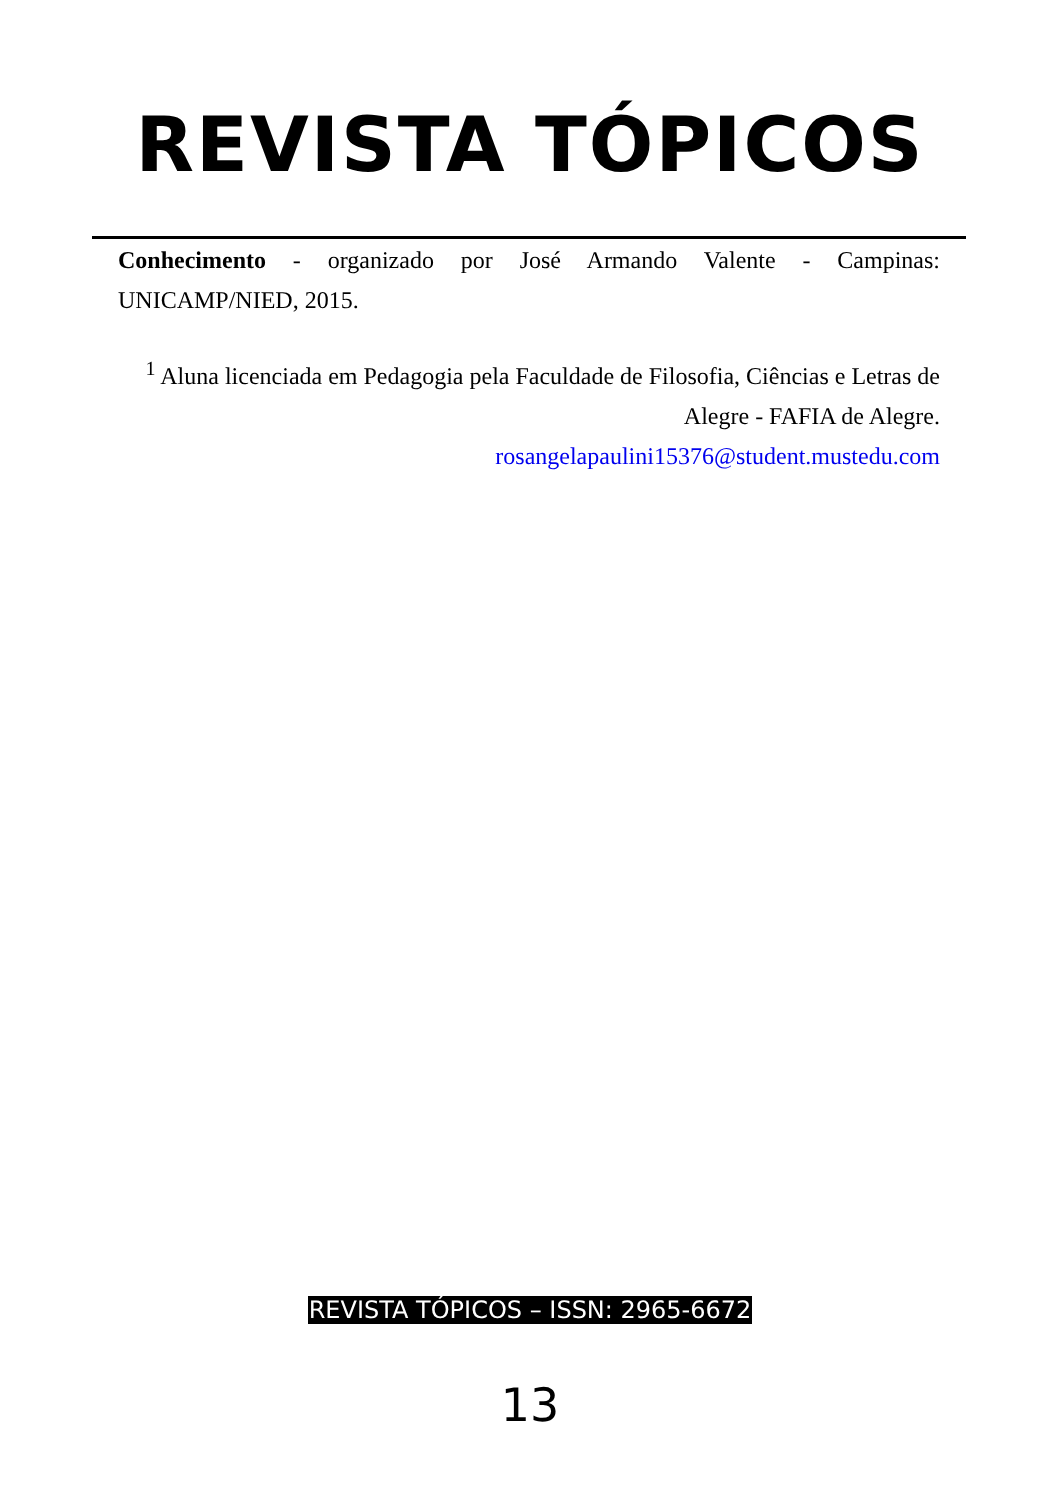REVISTA TÓPICOS
Conhecimento - organizado por José Armando Valente - Campinas: UNICAMP/NIED, 2015.
<sup>1</sup> Aluna licenciada em Pedagogia pela Faculdade de Filosofia, Ciências e Letras de Alegre - FAFIA de Alegre.
rosangelapaulini15376@student.mustedu.com
REVISTA TÓPICOS – ISSN: 2965-6672
13